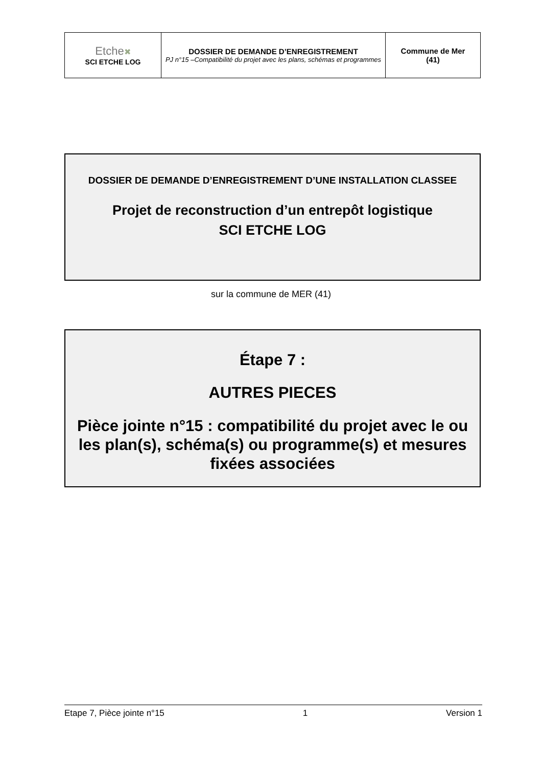| Etche ✖ SCI ETCHE LOG | DOSSIER DE DEMANDE D’ENREGISTREMENT PJ n°15 –Compatibilité du projet avec les plans, schémas et programmes | Commune de Mer (41) |
DOSSIER DE DEMANDE D’ENREGISTREMENT D’UNE INSTALLATION CLASSEE
Projet de reconstruction d’un entrepôt logistique
SCI ETCHE LOG
sur la commune de MER (41)
Étape 7 :
AUTRES PIECES
Pièce jointe n°15 : compatibilité du projet avec le ou les plan(s), schéma(s) ou programme(s) et mesures fixées associées
Etape 7, Pièce jointe n°15 1 Version 1